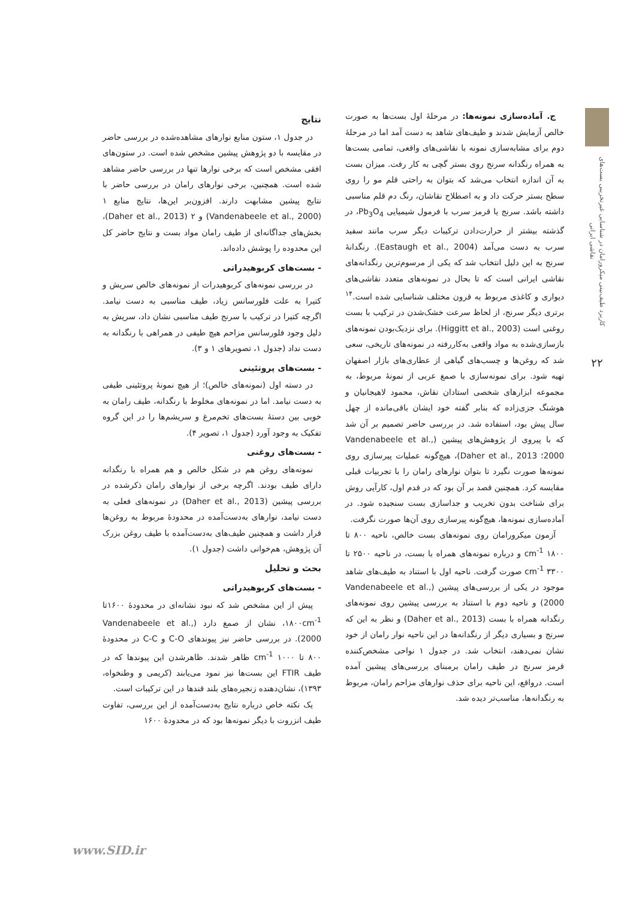کاربرد طیف‌بینی میکرورامان در شناسایی غیرتخریبی بست‌های نقاشی ایرانی
۲۲
ج. آماده‌سازی نمونه‌ها: در مرحلهٔ اول بست‌ها به صورت خالص آزمایش شدند و طیف‌های شاهد به دست آمد اما در مرحلهٔ دوم برای مشابه‌سازی نمونه با نقاشی‌های واقعی، تمامی بست‌ها به همراه رنگدانه سرنج روی بستر گچی به کار رفت. میزان بست به آن اندازه انتخاب می‌شد که بتوان به راحتی قلم مو را روی سطح بستر حرکت داد و به اصطلاح نقاشان، رنگ دم قلم مناسبی داشته باشد. سرنج یا قرمز سرب با فرمول شیمیایی Pb<sub>3</sub>O<sub>4</sub>، در گذشته بیشتر از حرارت‌دادن ترکیبات دیگر سرب مانند سفید سرب به دست می‌آمد (Eastaugh et al., 2004). رنگدانهٔ سرنج به این دلیل انتخاب شد که یکی از مرسوم‌ترین رنگدانه‌های نقاشی ایرانی است که تا بحال در نمونه‌های متعدد نقاشی‌های دیواری و کاغذی مربوط به قرون مختلف شناسایی شده است.<sup>۱۴</sup> برتری دیگر سرنج، از لحاظ سرعت خشک‌شدن در ترکیب با بست روغنی است (Higgitt et al., 2003). برای نزدیک‌بودن نمونه‌های بازسازی‌شده به مواد واقعی به‌کاررفته در نمونه‌های تاریخی، سعی شد که روغن‌ها و چسب‌های گیاهی از عطاری‌های بازار اصفهان تهیه شود. برای نمونه‌سازی با صمغ عربی از نمونهٔ مربوط، به مجموعه ابزارهای شخصی استادان نقاش، محمود لاهیجانیان و هوشنگ جزی‌زاده که بنابر گفته خود ایشان باقی‌مانده از چهل سال پیش بود، استفاده شد. در بررسی حاضر تصمیم بر آن شد که با پیروی از پژوهش‌های پیشین (Vandenabeele et al., 2000؛ Daher et al., 2013)، هیچ‌گونه عملیات پیرسازی روی نمونه‌ها صورت نگیرد تا بتوان نوارهای رامان را با تجربیات قبلی مقایسه کرد. همچنین قصد بر آن بود که در قدم اول، کارآیی روش برای شناخت بدون تخریب و جداسازی بست سنجیده شود. در آماده‌سازی نمونه‌ها، هیچ‌گونه پیرسازی روی آن‌ها صورت نگرفت.
آزمون میکرورامان روی نمونه‌های بست خالص، ناحیه ۸۰۰ تا ۱۸۰۰ cm<sup>-1</sup> و درباره نمونه‌های همراه با بست، در ناحیه ۲۵۰۰ تا ۳۳۰۰ cm<sup>-1</sup> صورت گرفت. ناحیه اول با استناد به طیف‌های شاهد موجود در یکی از بررسی‌های پیشین (Vandenabeele et al., 2000) و ناحیه دوم با استناد به بررسی پیشین روی نمونه‌های رنگدانه همراه با بست (Daher et al., 2013) و نظر به این که سرنج و بسیاری دیگر از رنگدانه‌ها در این ناحیه نوار رامان از خود نشان نمی‌دهند، انتخاب شد. در جدول ۱ نواحی مشخص‌کننده قرمز سرنج در طیف رامان برمبنای بررسی‌های پیشین آمده است. درواقع، این ناحیه برای حذف نوارهای مزاحم رامان، مربوط به رنگدانه‌ها، مناسب‌تر دیده شد.
نتایج
در جدول ۱، ستون منابع نوارهای مشاهده‌شده در بررسی حاضر در مقایسه با دو پژوهش پیشین مشخص شده است. در ستون‌های افقی مشخص است که برخی نوارها تنها در بررسی حاضر مشاهد شده است. همچنین، برخی نوارهای رامان در بررسی حاضر با نتایج پیشین مشابهت دارند. افزون‌بر این‌ها، نتایج منابع ۱ (Vandenabeele et al., 2000) و ۲ (Daher et al., 2013)، بخش‌های جداگانه‌ای از طیف رامان مواد بست و نتایج حاضر کل این محدوده را پوشش داده‌اند.
- بست‌های کربوهیدراتی
در بررسی نمونه‌های کربوهیدرات از نمونه‌های خالص سریش و کتیرا به علت فلورسانس زیاد، طیف مناسبی به دست نیامد. اگرچه کتیرا در ترکیب با سرنج طیف مناسبی نشان داد، سریش به دلیل وجود فلورسانس مزاحم هیچ طیفی در همراهی با رنگدانه به دست نداد (جدول ۱، تصویرهای ۱ و ۳).
- بست‌های پروتئینی
در دسته اول (نمونه‌های خالص)؛ از هیچ نمونهٔ پروتئینی طیفی به دست نیامد. اما در نمونه‌های مخلوط با رنگدانه، طیف رامان به خوبی بین دستهٔ بست‌های تخم‌مرغ و سریشم‌ها را در این گروه تفکیک به وجود آورد (جدول ۱، تصویر ۴).
- بست‌های روغنی
نمونه‌های روغن هم در شکل خالص و هم همراه با رنگدانه دارای طیف بودند. اگرچه برخی از نوارهای رامان ذکرشده در بررسی پیشین (Daher et al., 2013) در نمونه‌های فعلی به دست نیامد، نوارهای به‌دست‌آمده در محدودهٔ مربوط به روغن‌ها قرار داشت و همچنین طیف‌های به‌دست‌آمده با طیف روغن بزرک آن پژوهش، هم‌خوانی داشت (جدول ۱).
بحث و تحلیل
- بست‌های کربوهیدراتی
پیش از این مشخص شد که نبود نشانه‌ای در محدودهٔ ۱۶۰۰تا ۱۸۰۰cm<sup>-1</sup>، نشان از صمغ دارد (Vandenabeele et al., 2000). در بررسی حاضر نیز پیوندهای C-O و C-C در محدودهٔ ۸۰۰ تا ۱۰۰۰ cm<sup>-1</sup> ظاهر شدند. ظاهرشدن این پیوندها که در طیف FTIR این بست‌ها نیز نمود می‌یابند (کریمی و وطنخواه، ۱۳۹۳)، نشان‌دهنده زنجیره‌های بلند قندها در این ترکیبات است.
یک نکته خاص درباره نتایج به‌دست‌آمده از این بررسی، تفاوت طیف انزروت با دیگر نمونه‌ها بود که در محدودهٔ ۱۶۰۰
www.SID.ir